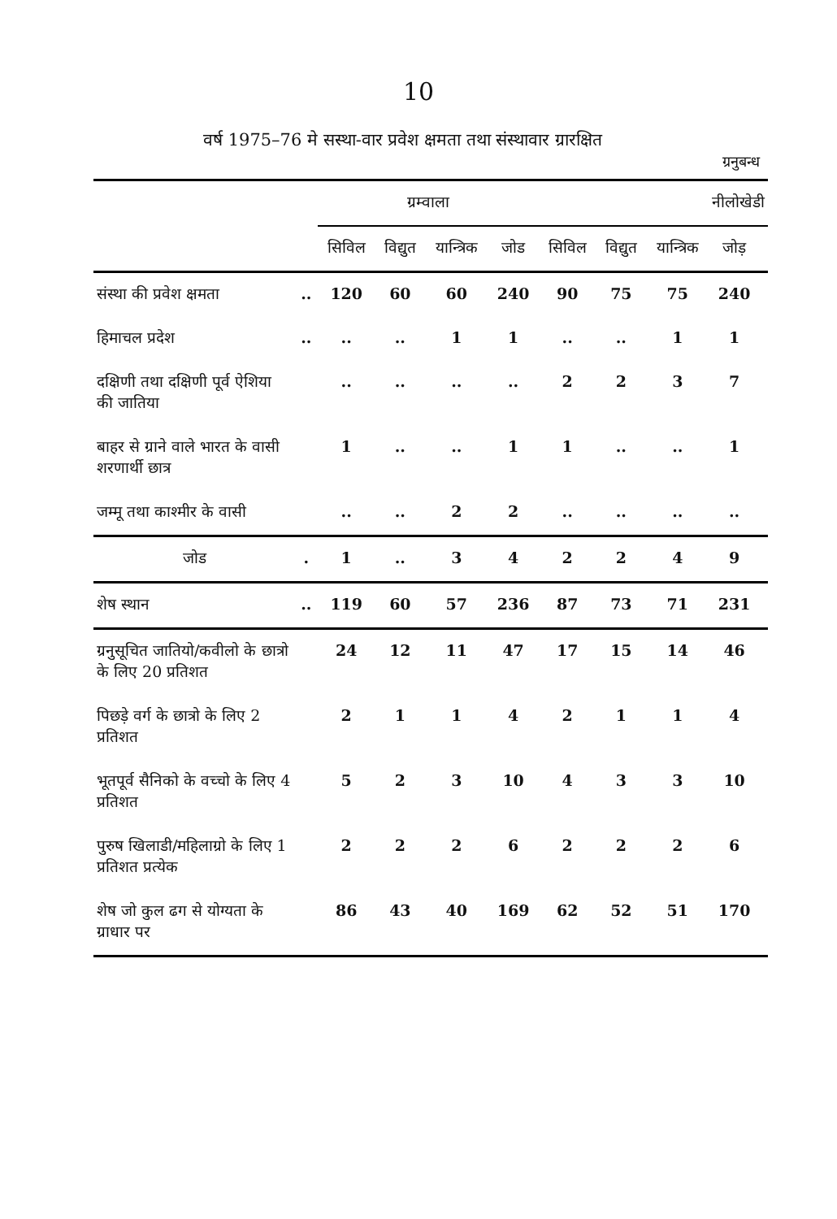10
वर्ष 1975–76 मे सस्था-वार प्रवेश क्षमता तथा संस्थावार ग्रारक्षित
ग्रनुबन्ध
| | | ग्रम्वाला | | | | नीलोखेडी | | | | |
| --- | --- | --- | --- | --- | --- | --- | --- | --- | --- | --- |
| | | सिविल | विद्युत | यान्त्रिक | जोड | सिविल | विद्युत | यान्त्रिक | जोड़ | |
| संस्था की प्रवेश क्षमता | .. | 120 | 60 | 60 | 240 | 90 | 75 | 75 | 240 | |
| हिमाचल प्रदेश | .. | .. | .. | 1 | 1 | .. | .. | 1 | 1 | |
| दक्षिणी तथा दक्षिणी पूर्व ऐशिया की जातिया | | .. | .. | .. | .. | 2 | 2 | 3 | 7 | |
| बाहर से ग्राने वाले भारत के वासी शरणार्थी छात्र | | 1 | .. | .. | 1 | 1 | .. | .. | 1 | |
| जम्मू तथा काश्मीर के वासी | | .. | .. | 2 | 2 | .. | .. | .. | .. | |
| जोड | . | 1 | .. | 3 | 4 | 2 | 2 | 4 | 9 | |
| शेष स्थान | .. | 119 | 60 | 57 | 236 | 87 | 73 | 71 | 231 | |
| ग्रनुसूचित जातियो/कवीलो के छात्रो के लिए 20 प्रतिशत | | 24 | 12 | 11 | 47 | 17 | 15 | 14 | 46 | |
| पिछड़े वर्ग के छात्रो के लिए 2 प्रतिशत | | 2 | 1 | 1 | 4 | 2 | 1 | 1 | 4 | |
| भूतपूर्व सैनिको के वच्चो के लिए 4 प्रतिशत | | 5 | 2 | 3 | 10 | 4 | 3 | 3 | 10 | |
| पुरुष खिलाडी/महिलाग्रो के लिए 1 प्रतिशत प्रत्येक | | 2 | 2 | 2 | 6 | 2 | 2 | 2 | 6 | |
| शेष जो कुल ढग से योग्यता के ग्राधार पर | | 86 | 43 | 40 | 169 | 62 | 52 | 51 | 170 | |